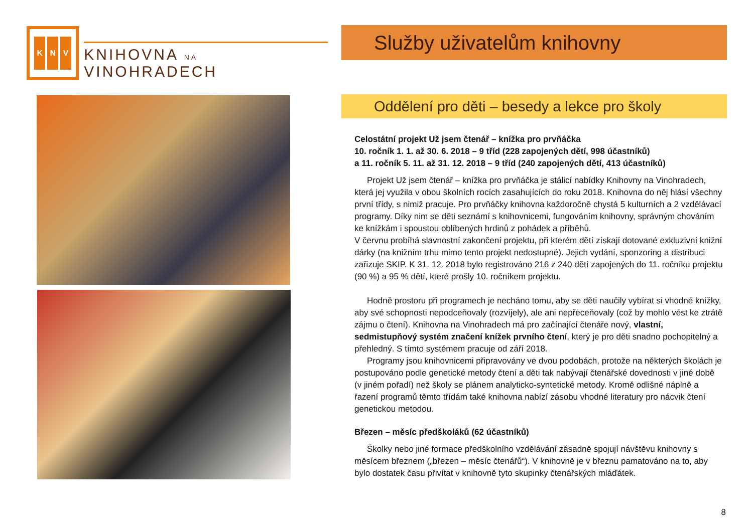K N V
KNIHOVNA NA VINOHRADECH
Služby uživatelům knihovny
Oddělení pro děti – besedy a lekce pro školy
Celostátní projekt Už jsem čtenář – knížka pro prvňáčka
10. ročník 1. 1. až 30. 6. 2018 – 9 tříd (228 zapojených dětí, 998 účastníků)
a 11. ročník 5. 11. až 31. 12. 2018 – 9 tříd (240 zapojených dětí, 413 účastníků)
Projekt Už jsem čtenář – knížka pro prvňáčka je stálicí nabídky Knihovny na Vinohradech, která jej využila v obou školních rocích zasahujících do roku 2018. Knihovna do něj hlásí všechny první třídy, s nimiž pracuje. Pro prvňáčky knihovna každoročně chystá 5 kulturních a 2 vzdělávací programy. Díky nim se děti seznámí s knihovnicemi, fungováním knihovny, správným chováním ke knížkám i spoustou oblíbených hrdinů z pohádek a příběhů.
V červnu probíhá slavnostní zakončení projektu, při kterém dětí získají dotované exkluzivní knižní dárky (na knižním trhu mimo tento projekt nedostupné). Jejich vydání, sponzoring a distribuci zařizuje SKIP. K 31. 12. 2018 bylo registrováno 216 z 240 dětí zapojených do 11. ročníku projektu (90 %) a 95 % dětí, které prošly 10. ročníkem projektu.
Hodně prostoru při programech je necháno tomu, aby se děti naučily vybírat si vhodné knížky, aby své schopnosti nepodceňovaly (rozvíjely), ale ani nepřeceňovaly (což by mohlo vést ke ztrátě zájmu o čtení). Knihovna na Vinohradech má pro začínající čtenáře nový, vlastní, sedmistupňový systém značení knížek prvního čtení, který je pro děti snadno pochopitelný a přehledný. S tímto systémem pracuje od září 2018.
Programy jsou knihovnicemi připravovány ve dvou podobách, protože na některých školách je postupováno podle genetické metody čtení a děti tak nabývají čtenářské dovednosti v jiné době (v jiném pořadí) než školy se plánem analyticko-syntetické metody. Kromě odlišné náplně a řazení programů těmto třídám také knihovna nabízí zásobu vhodné literatury pro nácvik čtení genetickou metodou.
Březen – měsíc předškoláků (62 účastníků)
Školky nebo jiné formace předškolního vzdělávání zásadně spojují návštěvu knihovny s měsícem březnem („březen – měsíc čtenářů“). V knihovně je v březnu pamatováno na to, aby bylo dostatek času přivítat v knihovně tyto skupinky čtenářských mláďátek.
8